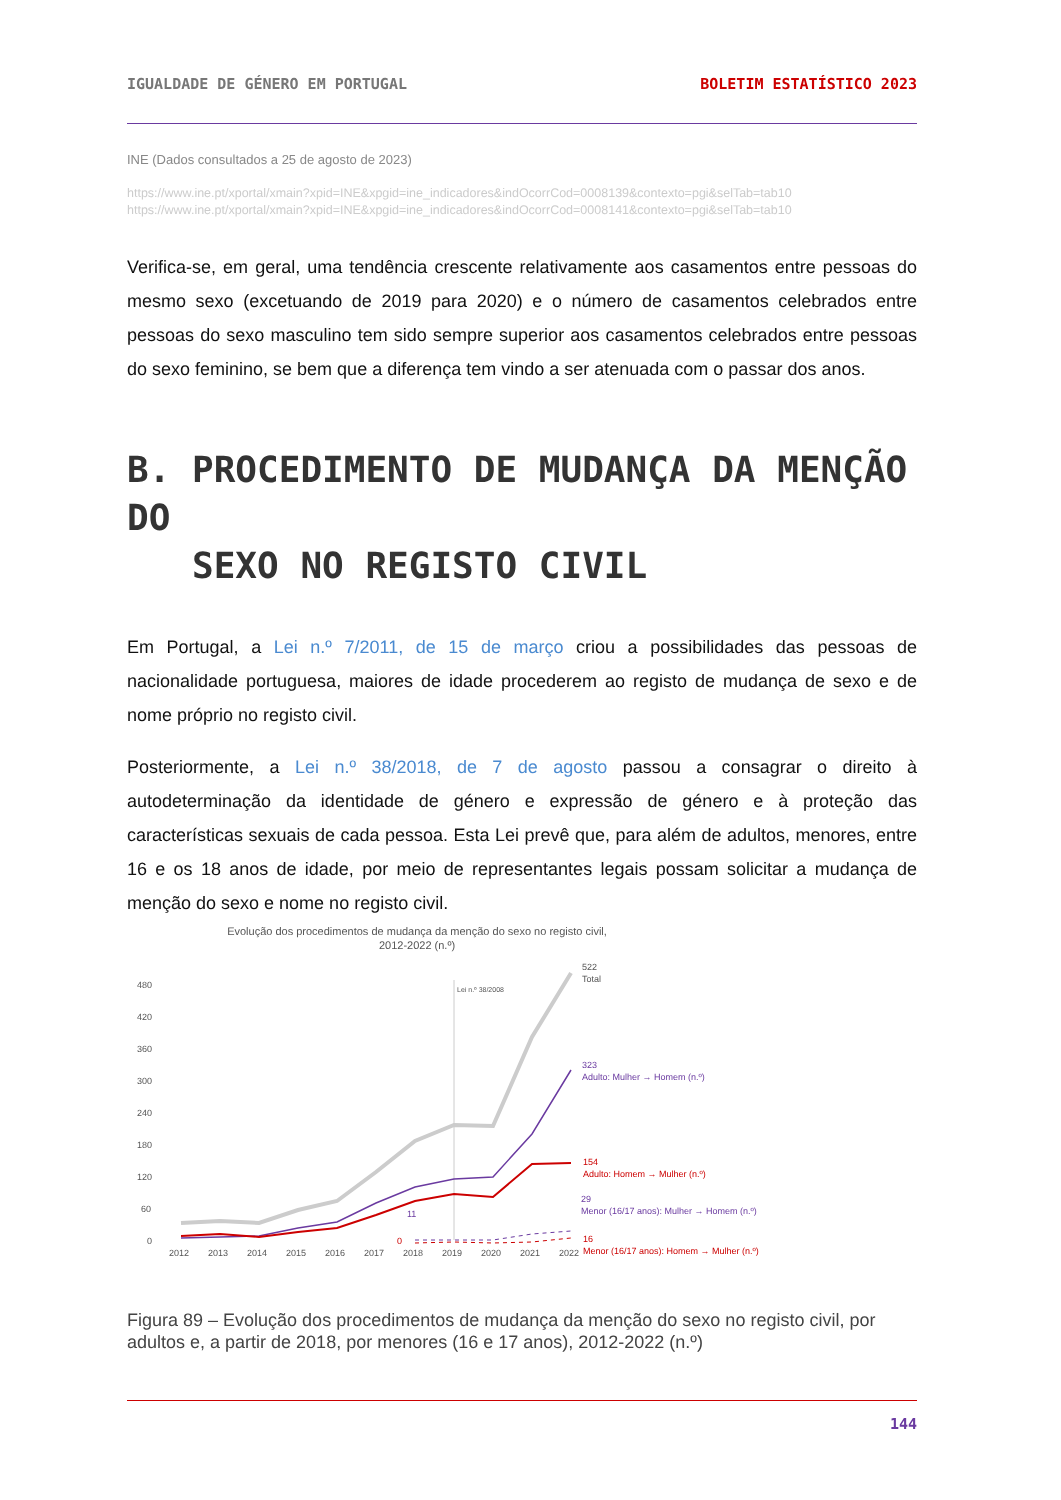IGUALDADE DE GÉNERO EM PORTUGAL BOLETIM ESTATÍSTICO 2023
INE (Dados consultados a 25 de agosto de 2023)
https://www.ine.pt/xportal/xmain?xpid=INE&xpgid=ine_indicadores&indOcorrCod=0008139&contexto=pgi&selTab=tab10
https://www.ine.pt/xportal/xmain?xpid=INE&xpgid=ine_indicadores&indOcorrCod=0008141&contexto=pgi&selTab=tab10
Verifica-se, em geral, uma tendência crescente relativamente aos casamentos entre pessoas do mesmo sexo (excetuando de 2019 para 2020) e o número de casamentos celebrados entre pessoas do sexo masculino tem sido sempre superior aos casamentos celebrados entre pessoas do sexo feminino, se bem que a diferença tem vindo a ser atenuada com o passar dos anos.
B. PROCEDIMENTO DE MUDANÇA DA MENÇÃO DO
SEXO NO REGISTO CIVIL
Em Portugal, a Lei n.º 7/2011, de 15 de março criou a possibilidades das pessoas de nacionalidade portuguesa, maiores de idade procederem ao registo de mudança de sexo e de nome próprio no registo civil.
Posteriormente, a Lei n.º 38/2018, de 7 de agosto passou a consagrar o direito à autodeterminação da identidade de género e expressão de género e à proteção das características sexuais de cada pessoa. Esta Lei prevê que, para além de adultos, menores, entre 16 e os 18 anos de idade, por meio de representantes legais possam solicitar a mudança de menção do sexo e nome no registo civil.
Evolução dos procedimentos de mudança da menção do sexo no registo civil,
2012-2022 (n.º)
480
420
360
300
240
180
120
60
0
Lei n.º 38/2008
522
Total
323
Adulto: Mulher → Homem (n.º)
154
Adulto: Homem → Mulher (n.º)
29
Menor (16/17 anos): Mulher → Homem (n.º)
11
0
16
Menor (16/17 anos): Homem → Mulher (n.º)
2012
2013
2014
2015
2016
2017
2018
2019
2020
2021
2022
Figura 89 – Evolução dos procedimentos de mudança da menção do sexo no registo civil, por adultos e, a partir de 2018, por menores (16 e 17 anos), 2012-2022 (n.º)
144